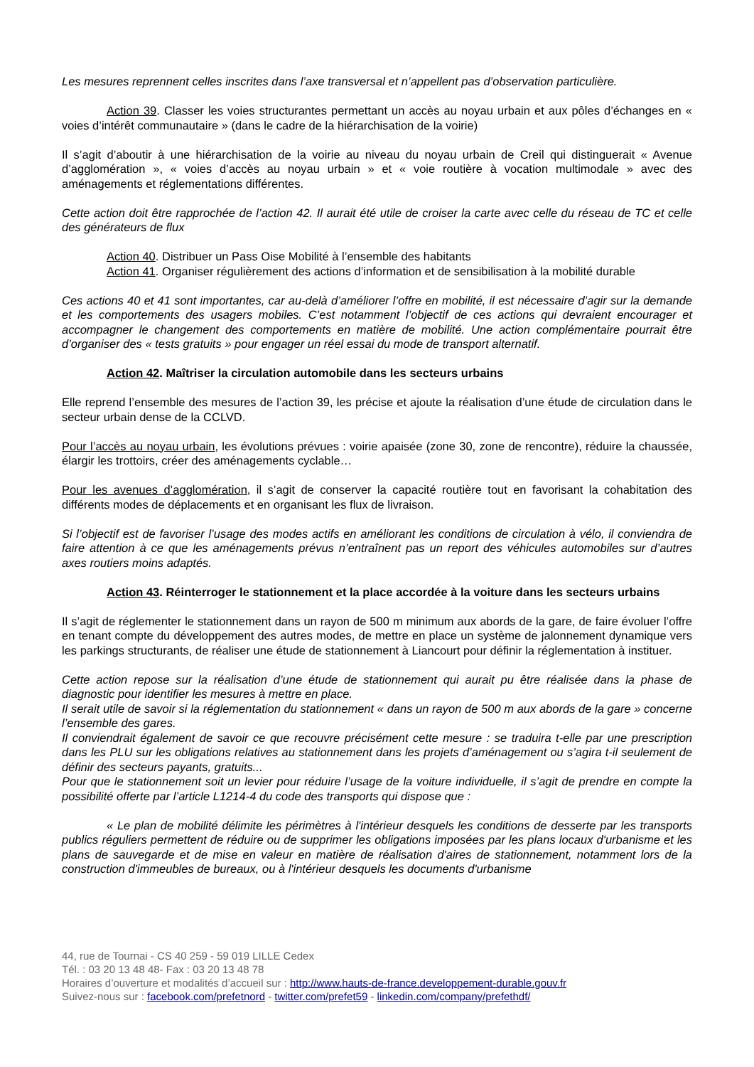Les mesures reprennent celles inscrites dans l’axe transversal et n’appellent pas d’observation particulière.
Action 39. Classer les voies structurantes permettant un accès au noyau urbain et aux pôles d’échanges en « voies d’intérêt communautaire » (dans le cadre de la hiérarchisation de la voirie)
Il s’agit d’aboutir à une hiérarchisation de la voirie au niveau du noyau urbain de Creil qui distinguerait « Avenue d’agglomération », « voies d’accès au noyau urbain » et « voie routière à vocation multimodale » avec des aménagements et réglementations différentes.
Cette action doit être rapprochée de l’action 42. Il aurait été utile de croiser la carte avec celle du réseau de TC et celle des générateurs de flux
Action 40. Distribuer un Pass Oise Mobilité à l’ensemble des habitants
Action 41. Organiser régulièrement des actions d’information et de sensibilisation à la mobilité durable
Ces actions 40 et 41 sont importantes, car au-delà d’améliorer l’offre en mobilité, il est nécessaire d’agir sur la demande et les comportements des usagers mobiles. C’est notamment l’objectif de ces actions qui devraient encourager et accompagner le changement des comportements en matière de mobilité. Une action complémentaire pourrait être d’organiser des « tests gratuits » pour engager un réel essai du mode de transport alternatif.
Action 42. Maîtriser la circulation automobile dans les secteurs urbains
Elle reprend l’ensemble des mesures de l’action 39, les précise et ajoute la réalisation d’une étude de circulation dans le secteur urbain dense de la CCLVD.
Pour l’accès au noyau urbain, les évolutions prévues : voirie apaisée (zone 30, zone de rencontre), réduire la chaussée, élargir les trottoirs, créer des aménagements cyclable…
Pour les avenues d’agglomération, il s’agit de conserver la capacité routière tout en favorisant la cohabitation des différents modes de déplacements et en organisant les flux de livraison.
Si l’objectif est de favoriser l’usage des modes actifs en améliorant les conditions de circulation à vélo, il conviendra de faire attention à ce que les aménagements prévus n’entraînent pas un report des véhicules automobiles sur d’autres axes routiers moins adaptés.
Action 43. Réinterroger le stationnement et la place accordée à la voiture dans les secteurs urbains
Il s’agit de réglementer le stationnement dans un rayon de 500 m minimum aux abords de la gare, de faire évoluer l’offre en tenant compte du développement des autres modes, de mettre en place un système de jalonnement dynamique vers les parkings structurants, de réaliser une étude de stationnement à Liancourt pour définir la réglementation à instituer.
Cette action repose sur la réalisation d’une étude de stationnement qui aurait pu être réalisée dans la phase de diagnostic pour identifier les mesures à mettre en place.
Il serait utile de savoir si la réglementation du stationnement « dans un rayon de 500 m aux abords de la gare » concerne l’ensemble des gares.
Il conviendrait également de savoir ce que recouvre précisément cette mesure : se traduira t-elle par une prescription dans les PLU sur les obligations relatives au stationnement dans les projets d’aménagement ou s’agira t-il seulement de définir des secteurs payants, gratuits...
Pour que le stationnement soit un levier pour réduire l’usage de la voiture individuelle, il s’agit de prendre en compte la possibilité offerte par l’article L1214-4 du code des transports qui dispose que :
« Le plan de mobilité délimite les périmètres à l'intérieur desquels les conditions de desserte par les transports publics réguliers permettent de réduire ou de supprimer les obligations imposées par les plans locaux d'urbanisme et les plans de sauvegarde et de mise en valeur en matière de réalisation d'aires de stationnement, notamment lors de la construction d'immeubles de bureaux, ou à l'intérieur desquels les documents d'urbanisme
44, rue de Tournai - CS 40 259 - 59 019 LILLE Cedex
Tél. : 03 20 13 48 48- Fax : 03 20 13 48 78
Horaires d’ouverture et modalités d’accueil sur : http://www.hauts-de-france.developpement-durable.gouv.fr
Suivez-nous sur : facebook.com/prefetnord - twitter.com/prefet59 - linkedin.com/company/prefethdf/